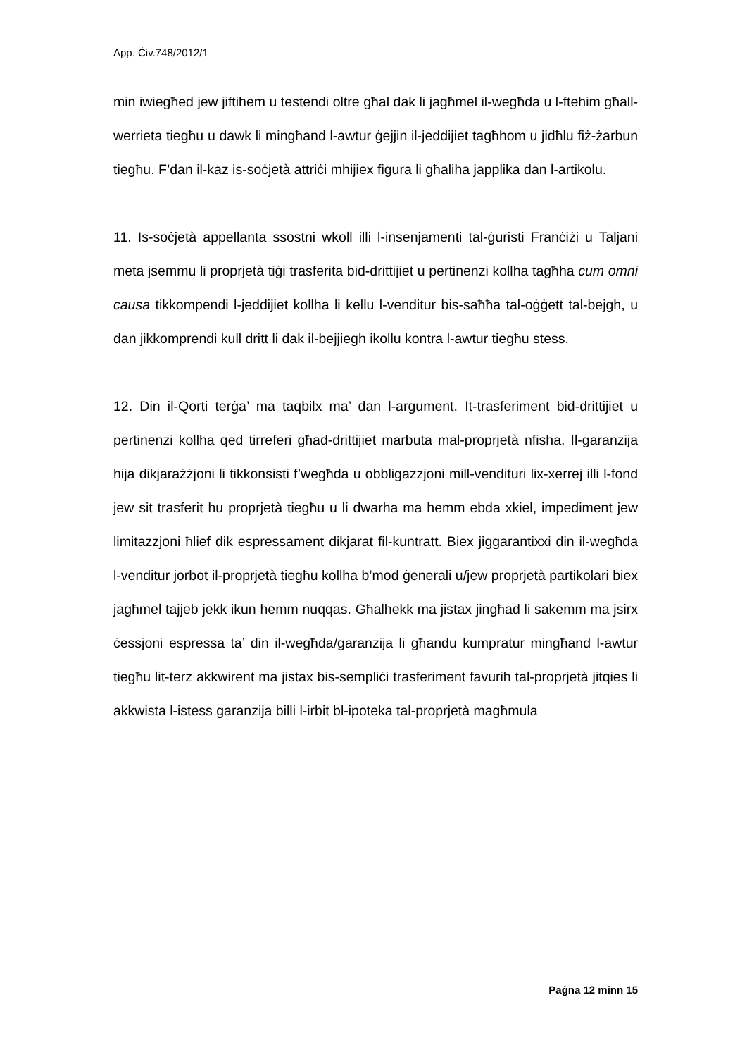App. Ċiv.748/2012/1
min iwiegħed jew jiftihem u testendi oltre għal dak li jagħmel il-wegħda u l-ftehim għall-werrieta tiegħu u dawk li mingħand l-awtur ġejjin il-jeddijiet tagħhom u jidħlu fiż-żarbun tiegħu. F’dan il-kaz is-soċjetà attriċi mhijiex figura li għaliha japplika dan l-artikolu.
11. Is-soċjetà appellanta ssostni wkoll illi l-insenjamenti tal-ġuristi Franċiżi u Taljani meta jsemmu li proprjetà tiġi trasferita bid-drittijiet u pertinenzi kollha tagħha cum omni causa tikkompendi l-jeddijiet kollha li kellu l-venditur bis-saħħa tal-oġġett tal-bejgh, u dan jikkomprendi kull dritt li dak il-bejjiegh ikollu kontra l-awtur tiegħu stess.
12. Din il-Qorti terġa’ ma taqbilx ma’ dan l-argument. It-trasferiment bid-drittijiet u pertinenzi kollha qed tirreferi għad-drittijiet marbuta mal-proprjetà nfisha. Il-garanzija hija dikjarażżjoni li tikkonsisti f’wegħda u obbligazzjoni mill-vendituri lix-xerrej illi l-fond jew sit trasferit hu proprjetà tiegħu u li dwarha ma hemm ebda xkiel, impediment jew limitazzjoni ħlief dik espressament dikjarat fil-kuntratt. Biex jiggarantixxi din il-wegħda l-venditur jorbot il-proprjetà tiegħu kollha b’mod ġenerali u/jew proprjetà partikolari biex jagħmel tajjeb jekk ikun hemm nuqqas. Għalhekk ma jistax jingħad li sakemm ma jsirx ċessjoni espressa ta’ din il-wegħda/garanzija li għandu kumpratur mingħand l-awtur tiegħu lit-terz akkwirent ma jistax bis-sempliċi trasferiment favurih tal-proprjetà jitqies li akkwista l-istess garanzija billi l-irbit bl-ipoteka tal-proprjetà magħmula
Paġna 12 minn 15